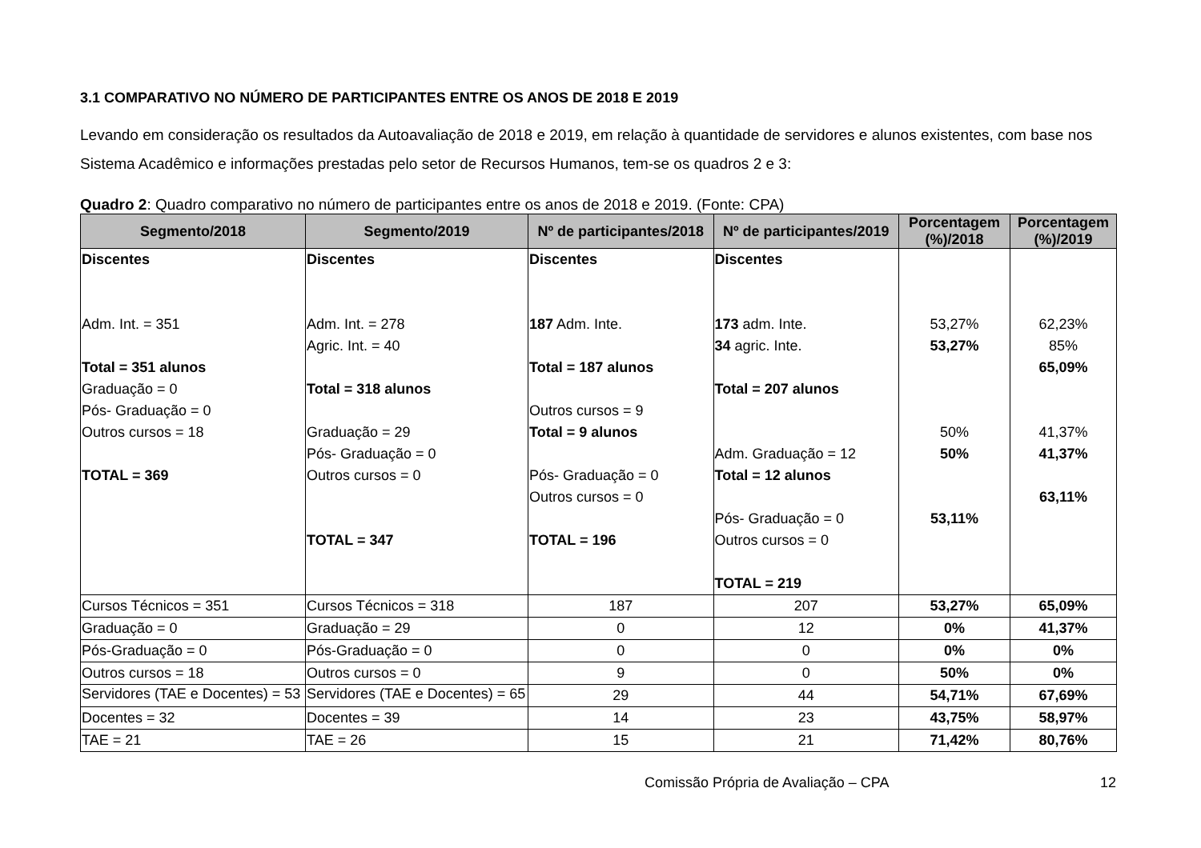3.1 COMPARATIVO NO NÚMERO DE PARTICIPANTES ENTRE OS ANOS DE 2018 E 2019
Levando em consideração os resultados da Autoavaliação de 2018 e 2019, em relação à quantidade de servidores e alunos existentes, com base nos Sistema Acadêmico e informações prestadas pelo setor de Recursos Humanos, tem-se os quadros 2 e 3:
Quadro 2: Quadro comparativo no número de participantes entre os anos de 2018 e 2019. (Fonte: CPA)
| Segmento/2018 | Segmento/2019 | Nº de participantes/2018 | Nº de participantes/2019 | Porcentagem (%)/2018 | Porcentagem (%)/2019 |
| --- | --- | --- | --- | --- | --- |
| Discentes Adm. Int. = 351 Total = 351 alunos Graduação = 0 Pós- Graduação = 0 Outros cursos = 18 TOTAL = 369 | Discentes Adm. Int. = 278 Agric. Int. = 40 Total = 318 alunos Graduação = 29 Pós- Graduação = 0 Outros cursos = 0 TOTAL = 347 | Discentes 187 Adm. Inte. Total = 187 alunos Outros cursos = 9 Total = 9 alunos Pós- Graduação = 0 Outros cursos = 0 TOTAL = 196 | Discentes 173 adm. Inte. 34 agric. Inte. Total = 207 alunos Adm. Graduação = 12 Total = 12 alunos Pós- Graduação = 0 Outros cursos = 0 TOTAL = 219 | 53,27% 53,27% 50% 50% 53,11% | 62,23% 85% 65,09% 41,37% 41,37% 63,11% |
| Cursos Técnicos = 351 | Cursos Técnicos = 318 | 187 | 207 | 53,27% | 65,09% |
| Graduação = 0 | Graduação = 29 | 0 | 12 | 0% | 41,37% |
| Pós-Graduação = 0 | Pós-Graduação = 0 | 0 | 0 | 0% | 0% |
| Outros cursos = 18 | Outros cursos = 0 | 9 | 0 | 50% | 0% |
| Servidores (TAE e Docentes) = 53 | Servidores (TAE e Docentes) = 65 | 29 | 44 | 54,71% | 67,69% |
| Docentes = 32 | Docentes = 39 | 14 | 23 | 43,75% | 58,97% |
| TAE = 21 | TAE = 26 | 15 | 21 | 71,42% | 80,76% |
Comissão Própria de Avaliação – CPA 12